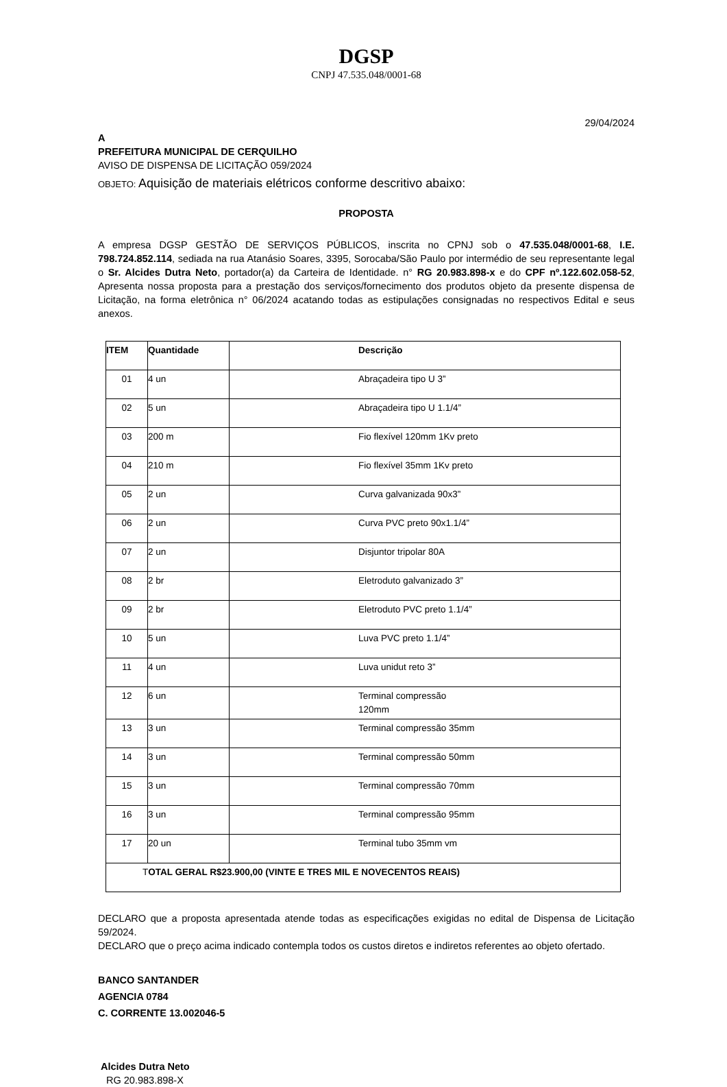DGSP
CNPJ 47.535.048/0001-68
29/04/2024
A
PREFEITURA MUNICIPAL DE CERQUILHO
AVISO DE DISPENSA DE LICITAÇÃO 059/2024
OBJETO: Aquisição de materiais elétricos conforme descritivo abaixo:
PROPOSTA
A empresa DGSP GESTÃO DE SERVIÇOS PÚBLICOS, inscrita no CPNJ sob o 47.535.048/0001-68, I.E. 798.724.852.114, sediada na rua Atanásio Soares, 3395, Sorocaba/São Paulo por intermédio de seu representante legal o Sr. Alcides Dutra Neto, portador(a) da Carteira de Identidade. n° RG 20.983.898-x e do CPF nº.122.602.058-52, Apresenta nossa proposta para a prestação dos serviços/fornecimento dos produtos objeto da presente dispensa de Licitação, na forma eletrônica n° 06/2024 acatando todas as estipulações consignadas no respectivos Edital e seus anexos.
| ITEM | Quantidade | Descrição |
| --- | --- | --- |
| 01 | 4 un | Abraçadeira tipo U 3” |
| 02 | 5 un | Abraçadeira tipo U 1.1/4” |
| 03 | 200 m | Fio flexível 120mm 1Kv preto |
| 04 | 210 m | Fio flexível 35mm 1Kv preto |
| 05 | 2 un | Curva galvanizada 90x3” |
| 06 | 2 un | Curva PVC preto 90x1.1/4” |
| 07 | 2 un | Disjuntor tripolar 80A |
| 08 | 2 br | Eletroduto galvanizado 3” |
| 09 | 2 br | Eletroduto PVC preto 1.1/4” |
| 10 | 5 un | Luva PVC preto 1.1/4” |
| 11 | 4 un | Luva unidut reto 3” |
| 12 | 6 un | Terminal compressão 120mm |
| 13 | 3 un | Terminal compressão 35mm |
| 14 | 3 un | Terminal compressão 50mm |
| 15 | 3 un | Terminal compressão 70mm |
| 16 | 3 un | Terminal compressão 95mm |
| 17 | 20 un | Terminal tubo 35mm vm |
| T OTAL GERAL R$23.900,00 (VINTE E TRES MIL E NOVECENTOS REAIS) | | |
DECLARO que a proposta apresentada atende todas as especificações exigidas no edital de Dispensa de Licitação 59/2024.
DECLARO que o preço acima indicado contempla todos os custos diretos e indiretos referentes ao objeto ofertado.
BANCO SANTANDER
AGENCIA 0784
C. CORRENTE 13.002046-5
Alcides Dutra Neto
RG 20.983.898-X